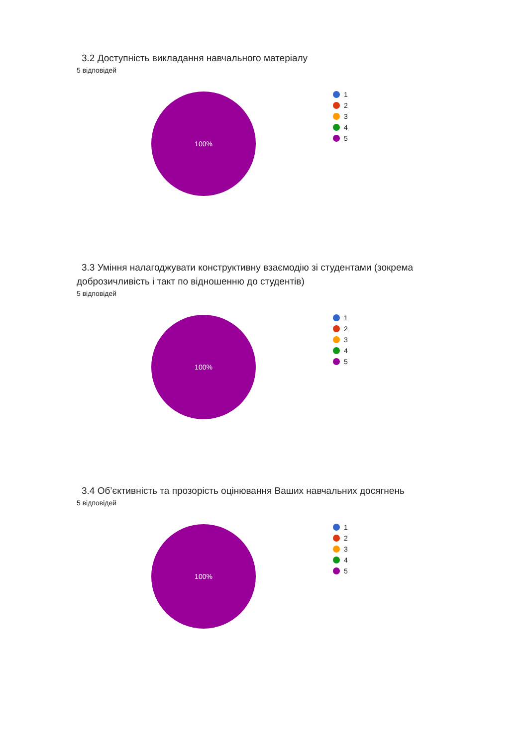3.2 Доступність викладання навчального матеріалу
5 відповідей
100%
1
2
3
4
5
3.3 Уміння налагоджувати конструктивну взаємодію зі студентами (зокрема доброзичливість і такт по відношенню до студентів)
5 відповідей
100%
1
2
3
4
5
3.4 Об’єктивність та прозорість оцінювання Ваших навчальних досягнень
5 відповідей
100%
1
2
3
4
5